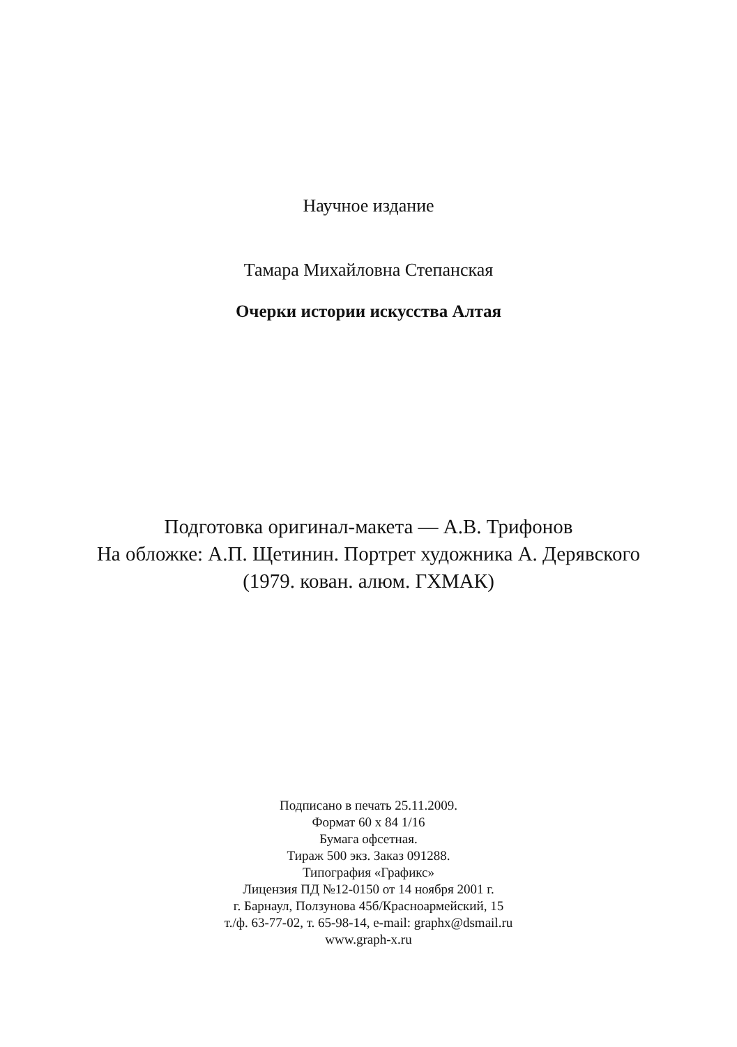Научное издание
Тамара Михайловна Степанская
Очерки истории искусства Алтая
Подготовка оригинал-макета — А.В. Трифонов
На обложке: А.П. Щетинин. Портрет художника А. Дерявского
(1979. кован. алюм. ГХМАК)
Подписано в печать 25.11.2009.
Формат 60 x 84 1/16
Бумага офсетная.
Тираж 500 экз. Заказ 091288.
Типография «Графикс»
Лицензия ПД №12-0150 от 14 ноября 2001 г.
г. Барнаул, Ползунова 45б/Красноармейский, 15
т./ф. 63-77-02, т. 65-98-14, e-mail: graphx@dsmail.ru
www.graph-x.ru